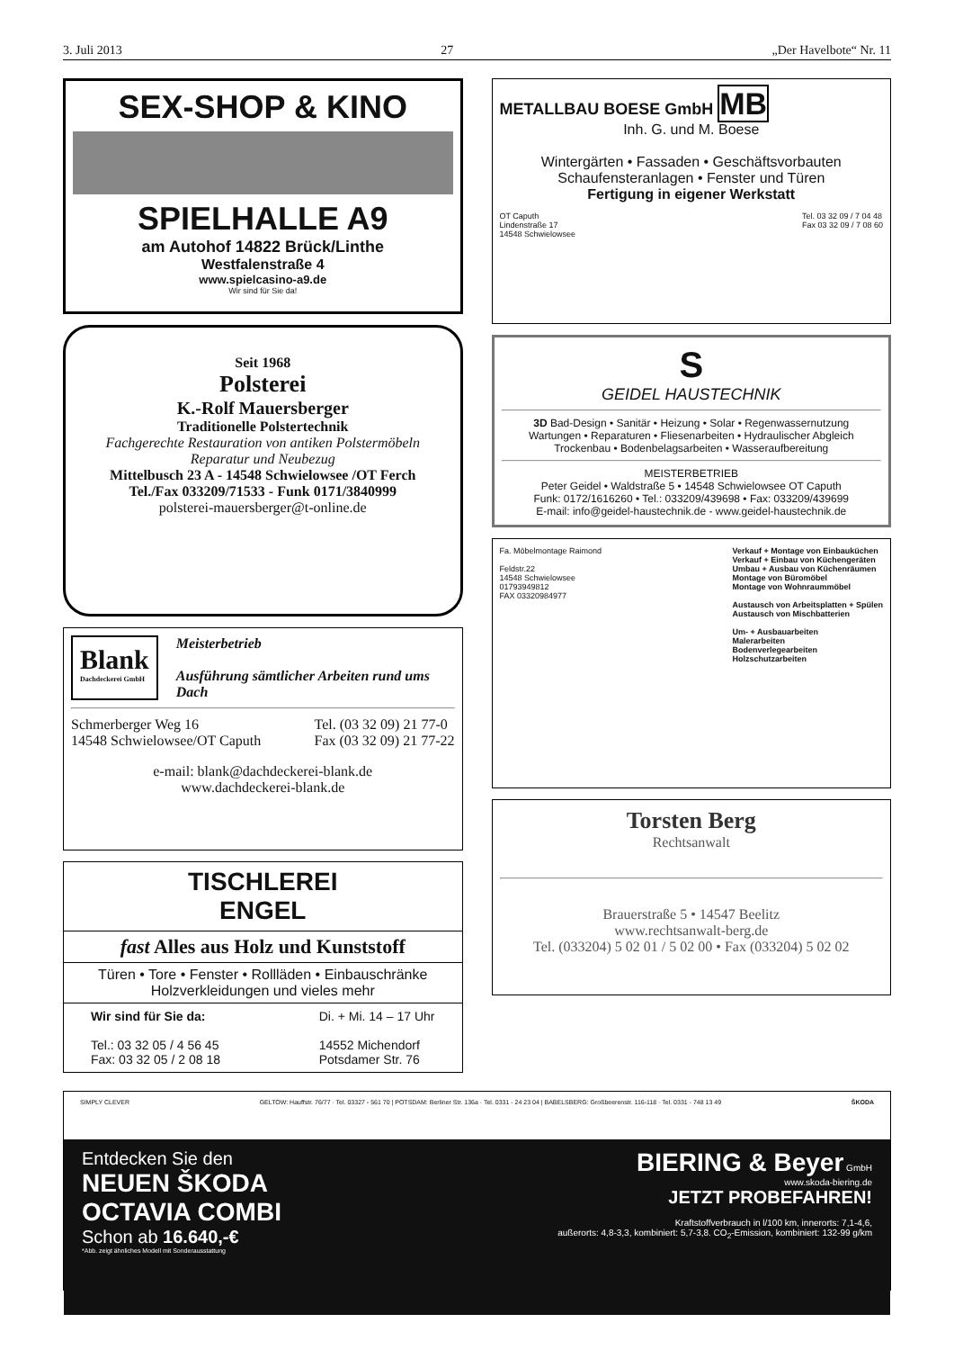3. Juli 2013 27 „Der Havelbote“ Nr. 11
SEX-SHOP & KINO
SPIELHALLE A9
am Autohof 14822 Brück/Linthe
Westfalenstraße 4
www.spielcasino-a9.de
Wir sind für Sie da!
Seit 1968
Polsterei
K.-Rolf Mauersberger
Traditionelle Polstertechnik
Fachgerechte Restauration von antiken Polstermöbeln
Reparatur und Neubezug
Mittelbusch 23 A - 14548 Schwielowsee /OT Ferch
Tel./Fax 033209/71533 - Funk 0171/3840999
polsterei-mauersberger@t-online.de
Blank
Dachdeckerei GmbH
Meisterbetrieb
Ausführung sämtlicher Arbeiten rund ums Dach
Schmerberger Weg 16
14548 Schwielowsee/OT Caputh Tel. (03 32 09) 21 77-0
Fax (03 32 09) 21 77-22
e-mail: blank@dachdeckerei-blank.de
www.dachdeckerei-blank.de
TISCHLEREI
ENGEL
fast Alles aus Holz und Kunststoff
Türen • Tore • Fenster • Rollläden • Einbauschränke
Holzverkleidungen und vieles mehr
Wir sind für Sie da:
Tel.: 03 32 05 / 4 56 45
Fax: 03 32 05 / 2 08 18 Di. + Mi. 14 – 17 Uhr
14552 Michendorf
Potsdamer Str. 76
METALLBAU BOESE GmbH MB
Inh. G. und M. Boese
Wintergärten • Fassaden • Geschäftsvorbauten
Schaufensteranlagen • Fenster und Türen
Fertigung in eigener Werkstatt
OT Caputh
Lindenstraße 17
14548 Schwielowsee Tel. 03 32 09 / 7 04 48
Fax 03 32 09 / 7 08 60
S
GEIDEL HAUSTECHNIK
3D Bad-Design • Sanitär • Heizung • Solar • Regenwassernutzung
Wartungen • Reparaturen • Fliesenarbeiten • Hydraulischer Abgleich
Trockenbau • Bodenbelagsarbeiten • Wasseraufbereitung
MEISTERBETRIEB
Peter Geidel • Waldstraße 5 • 14548 Schwielowsee OT Caputh
Funk: 0172/1616260 • Tel.: 033209/439698 • Fax: 033209/439699
E-mail: info@geidel-haustechnik.de - www.geidel-haustechnik.de
Fa. Möbelmontage Raimond
Feldstr.22
14548 Schwielowsee
01793949812
FAX 03320984977 Verkauf + Montage von Einbauküchen
Verkauf + Einbau von Küchengeräten
Umbau + Ausbau von Küchenräumen
Montage von Büromöbel
Montage von Wohnraummöbel
Austausch von Arbeitsplatten + Spülen
Austausch von Mischbatterien
Um- + Ausbauarbeiten
Malerarbeiten
Bodenverlegearbeiten
Holzschutzarbeiten
Torsten Berg
Rechtsanwalt
Brauerstraße 5 • 14547 Beelitz
www.rechtsanwalt-berg.de
Tel. (033204) 5 02 01 / 5 02 00 • Fax (033204) 5 02 02
SIMPLY CLEVER GELTOW: Hauffstr. 76/77 · Tel. 03327 - 561 70 | POTSDAM: Berliner Str. 136a · Tel. 0331 - 24 23 04 | BABELSBERG: Großbeerenstr. 116-118 · Tel. 0331 - 748 13 49 ŠKODA
Entdecken Sie den
NEUEN ŠKODA
OCTAVIA COMBI
Schon ab 16.640,-€
*Abb. zeigt ähnliches Modell mit Sonderausstattung
BIERING & Beyer GmbH
www.skoda-biering.de
JETZT PROBEFAHREN!
Kraftstoffverbrauch in l/100 km, innerorts: 7,1-4,6,
außerorts: 4,8-3,3, kombiniert: 5,7-3,8. CO<sub>2</sub>-Emission, kombiniert: 132-99 g/km